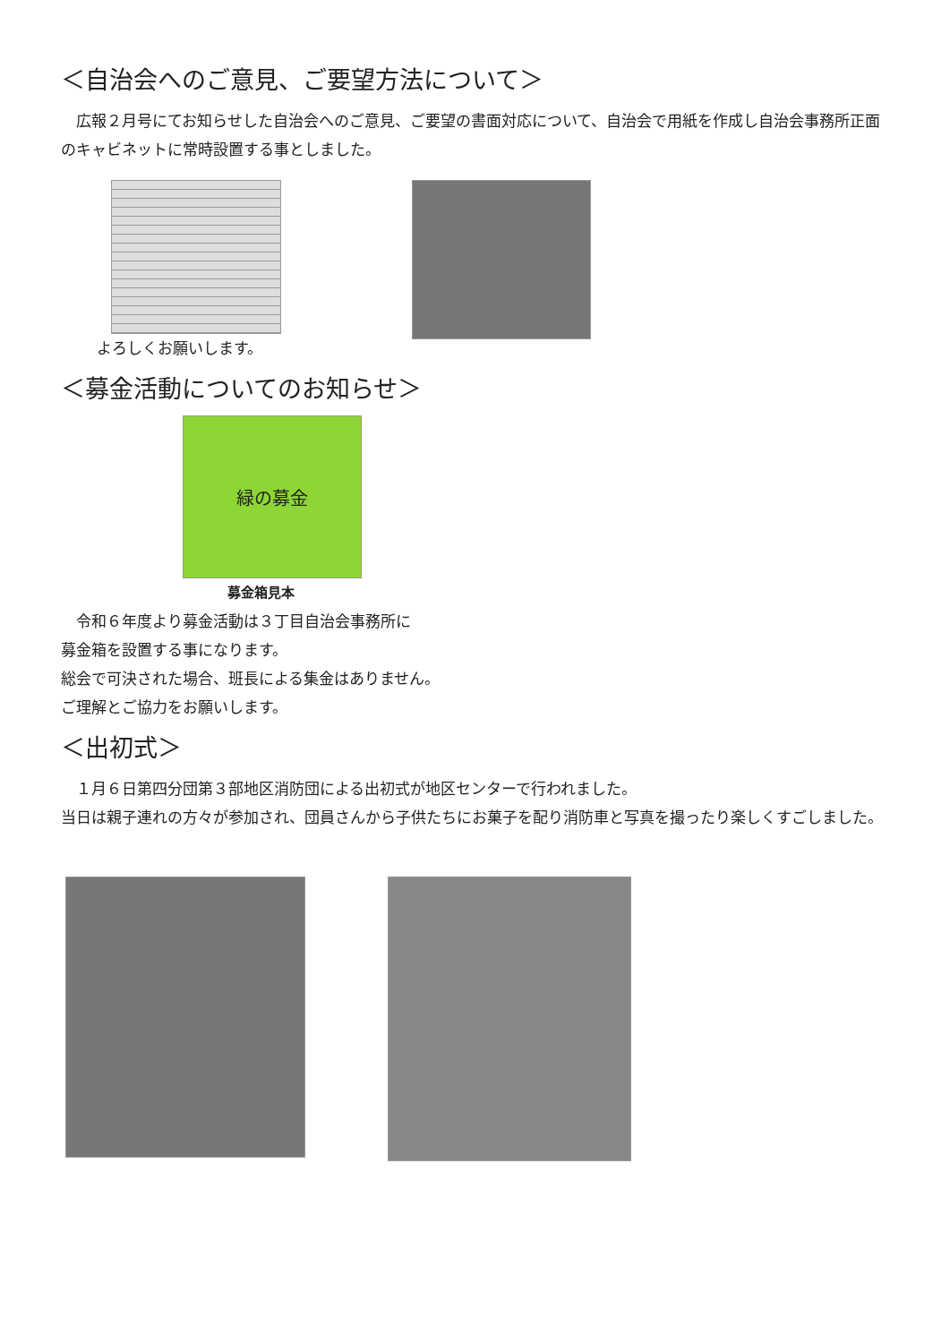＜自治会へのご意見、ご要望方法について＞
　広報２月号にてお知らせした自治会へのご意見、ご要望の書面対応について、自治会で用紙を作成し自治会事務所正面のキャビネットに常時設置する事としました。
よろしくお願いします。
＜募金活動についてのお知らせ＞
緑の募金
募金箱見本
　令和６年度より募金活動は３丁目自治会事務所に
募金箱を設置する事になります。
総会で可決された場合、班長による集金はありません。
ご理解とご協力をお願いします。
＜出初式＞
　１月６日第四分団第３部地区消防団による出初式が地区センターで行われました。
当日は親子連れの方々が参加され、団員さんから子供たちにお菓子を配り消防車と写真を撮ったり楽しくすごしました。